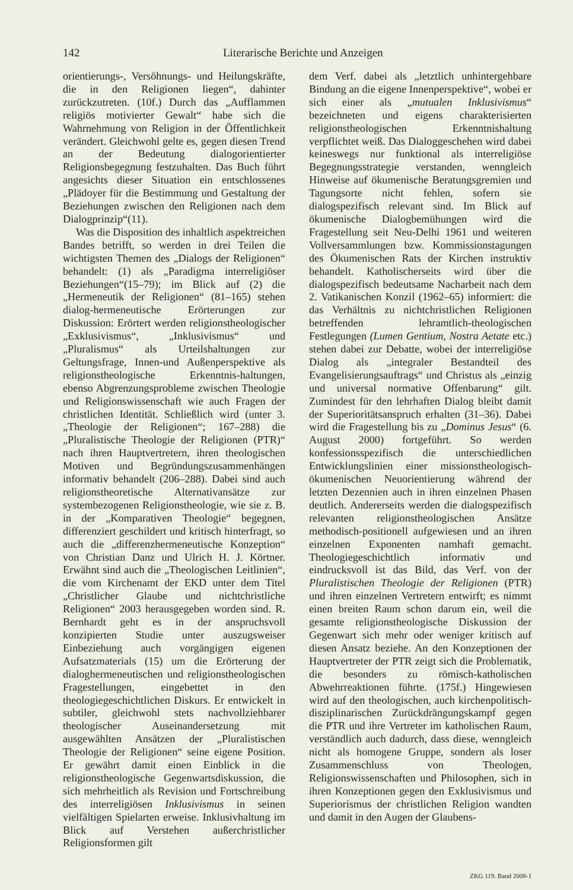142 Literarische Berichte und Anzeigen
orientierungs-, Versöhnungs- und Heilungskräfte, die in den Religionen liegen“, dahinter zurückzutreten. (10f.) Durch das „Aufflammen religiös motivierter Gewalt“ habe sich die Wahrnehmung von Religion in der Öffentlichkeit verändert. Gleichwohl gelte es, gegen diesen Trend an der Bedeutung dialogorientierter Religionsbegegnung festzuhalten. Das Buch führt angesichts dieser Situation ein entschlossenes „Plädoyer für die Bestimmung und Gestaltung der Beziehungen zwischen den Religionen nach dem Dialogprinzip“(11).
Was die Disposition des inhaltlich aspektreichen Bandes betrifft, so werden in drei Teilen die wichtigsten Themen des „Dialogs der Religionen“ behandelt: (1) als „Paradigma interreligiöser Beziehungen“(15–79); im Blick auf (2) die „Hermeneutik der Religionen“ (81–165) stehen dialog-hermeneutische Erörterungen zur Diskussion: Erörtert werden religionstheologischer „Exklusivismus“, „Inklusivismus“ und „Pluralismus“ als Urteilshaltungen zur Geltungsfrage, Innen-und Außenperspektive als religionstheologische Erkenntnis-haltungen, ebenso Abgrenzungsprobleme zwischen Theologie und Religionswissenschaft wie auch Fragen der christlichen Identität. Schließlich wird (unter 3. „Theologie der Religionen“; 167–288) die „Pluralistische Theologie der Religionen (PTR)“ nach ihren Hauptvertretern, ihren theologischen Motiven und Begründungszusammenhängen informativ behandelt (206–288). Dabei sind auch religionstheoretische Alternativansätze zur systembezogenen Religionstheologie, wie sie z. B. in der „Komparativen Theologie“ begegnen, differenziert geschildert und kritisch hinterfragt, so auch die „differenzhermeneutische Konzeption“ von Christian Danz und Ulrich H. J. Körtner. Erwähnt sind auch die „Theologischen Leitlinien“, die vom Kirchenamt der EKD unter dem Titel „Christlicher Glaube und nichtchristliche Religionen“ 2003 herausgegeben worden sind. R. Bernhardt geht es in der anspruchsvoll konzipierten Studie unter auszugsweiser Einbeziehung auch vorgängigen eigenen Aufsatzmaterials (15) um die Erörterung der dialoghermeneutischen und religionstheologischen Fragestellungen, eingebettet in den theologiegeschichtlichen Diskurs. Er entwickelt in subtiler, gleichwohl stets nachvollziehbarer theologischer Auseinandersetzung mit ausgewählten Ansätzen der „Pluralistischen Theologie der Religionen“ seine eigene Position. Er gewährt damit einen Einblick in die religionstheologische Gegenwartsdiskussion, die sich mehrheitlich als Revision und Fortschreibung des interreligiösen Inklusivismus in seinen vielfältigen Spielarten erweise. Inklusivhaltung im Blick auf Verstehen außerchristlicher Religionsformen gilt
dem Verf. dabei als „letztlich unhintergehbare Bindung an die eigene Innenperspektive“, wobei er sich einer als „mutualen Inklusivismus“ bezeichneten und eigens charakterisierten religionstheologischen Erkenntnishaltung verpflichtet weiß. Das Dialoggeschehen wird dabei keineswegs nur funktional als interreligiöse Begegnungsstrategie verstanden, wenngleich Hinweise auf ökumenische Beratungsgremien und Tagungsorte nicht fehlen, sofern sie dialogspezifisch relevant sind. Im Blick auf ökumenische Dialogbemühungen wird die Fragestellung seit Neu-Delhi 1961 und weiteren Vollversammlungen bzw. Kommissionstagungen des Ökumenischen Rats der Kirchen instruktiv behandelt. Katholischerseits wird über die dialogspezifisch bedeutsame Nacharbeit nach dem 2. Vatikanischen Konzil (1962–65) informiert: die das Verhältnis zu nichtchristlichen Religionen betreffenden lehramtlich-theologischen Festlegungen (Lumen Gentium, Nostra Aetate etc.) stehen dabei zur Debatte, wobei der interreligiöse Dialog als „integraler Bestandteil des Evangelisierungsauftrags“ und Christus als „einzig und universal normative Offenbarung“ gilt. Zumindest für den lehrhaften Dialog bleibt damit der Superioritätsanspruch erhalten (31–36). Dabei wird die Fragestellung bis zu „Dominus Jesus“ (6. August 2000) fortgeführt. So werden konfessionsspezifisch die unterschiedlichen Entwicklungslinien einer missionstheologisch-ökumenischen Neuorientierung während der letzten Dezennien auch in ihren einzelnen Phasen deutlich. Andererseits werden die dialogspezifisch relevanten religionstheologischen Ansätze methodisch-positionell aufgewiesen und an ihren einzelnen Exponenten namhaft gemacht. Theologiegeschichtlich informativ und eindrucksvoll ist das Bild, das Verf. von der Pluralistischen Theologie der Religionen (PTR) und ihren einzelnen Vertretern entwirft; es nimmt einen breiten Raum schon darum ein, weil die gesamte religionstheologische Diskussion der Gegenwart sich mehr oder weniger kritisch auf diesen Ansatz beziehe. An den Konzeptionen der Hauptvertreter der PTR zeigt sich die Problematik, die besonders zu römisch-katholischen Abwehrreaktionen führte. (175f.) Hingewiesen wird auf den theologischen, auch kirchenpolitisch-disziplinarischen Zurückdrängungskampf gegen die PTR und ihre Vertreter im katholischen Raum, verständlich auch dadurch, dass diese, wenngleich nicht als homogene Gruppe, sondern als loser Zusammenschluss von Theologen, Religionswissenschaften und Philosophen, sich in ihren Konzeptionen gegen den Exklusivismus und Superiorismus der christlichen Religion wandten und damit in den Augen der Glaubens-
ZKG 119. Band 2008-1